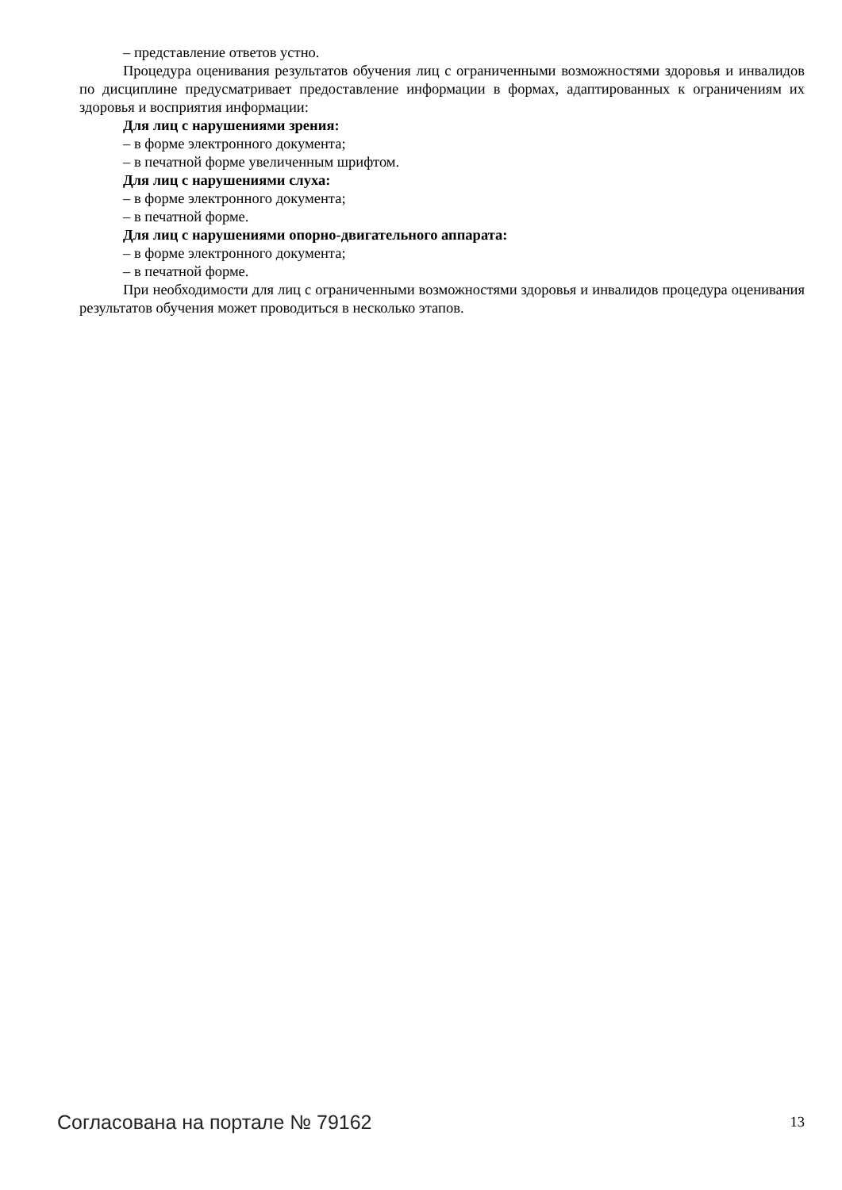– представление ответов устно.
Процедура оценивания результатов обучения лиц с ограниченными возможностями здоровья и инвалидов по дисциплине предусматривает предоставление информации в формах, адаптированных к ограничениям их здоровья и восприятия информации:
Для лиц с нарушениями зрения:
– в форме электронного документа;
– в печатной форме увеличенным шрифтом.
Для лиц с нарушениями слуха:
– в форме электронного документа;
– в печатной форме.
Для лиц с нарушениями опорно-двигательного аппарата:
– в форме электронного документа;
– в печатной форме.
При необходимости для лиц с ограниченными возможностями здоровья и инвалидов процедура оценивания результатов обучения может проводиться в несколько этапов.
Согласована на портале № 79162 13